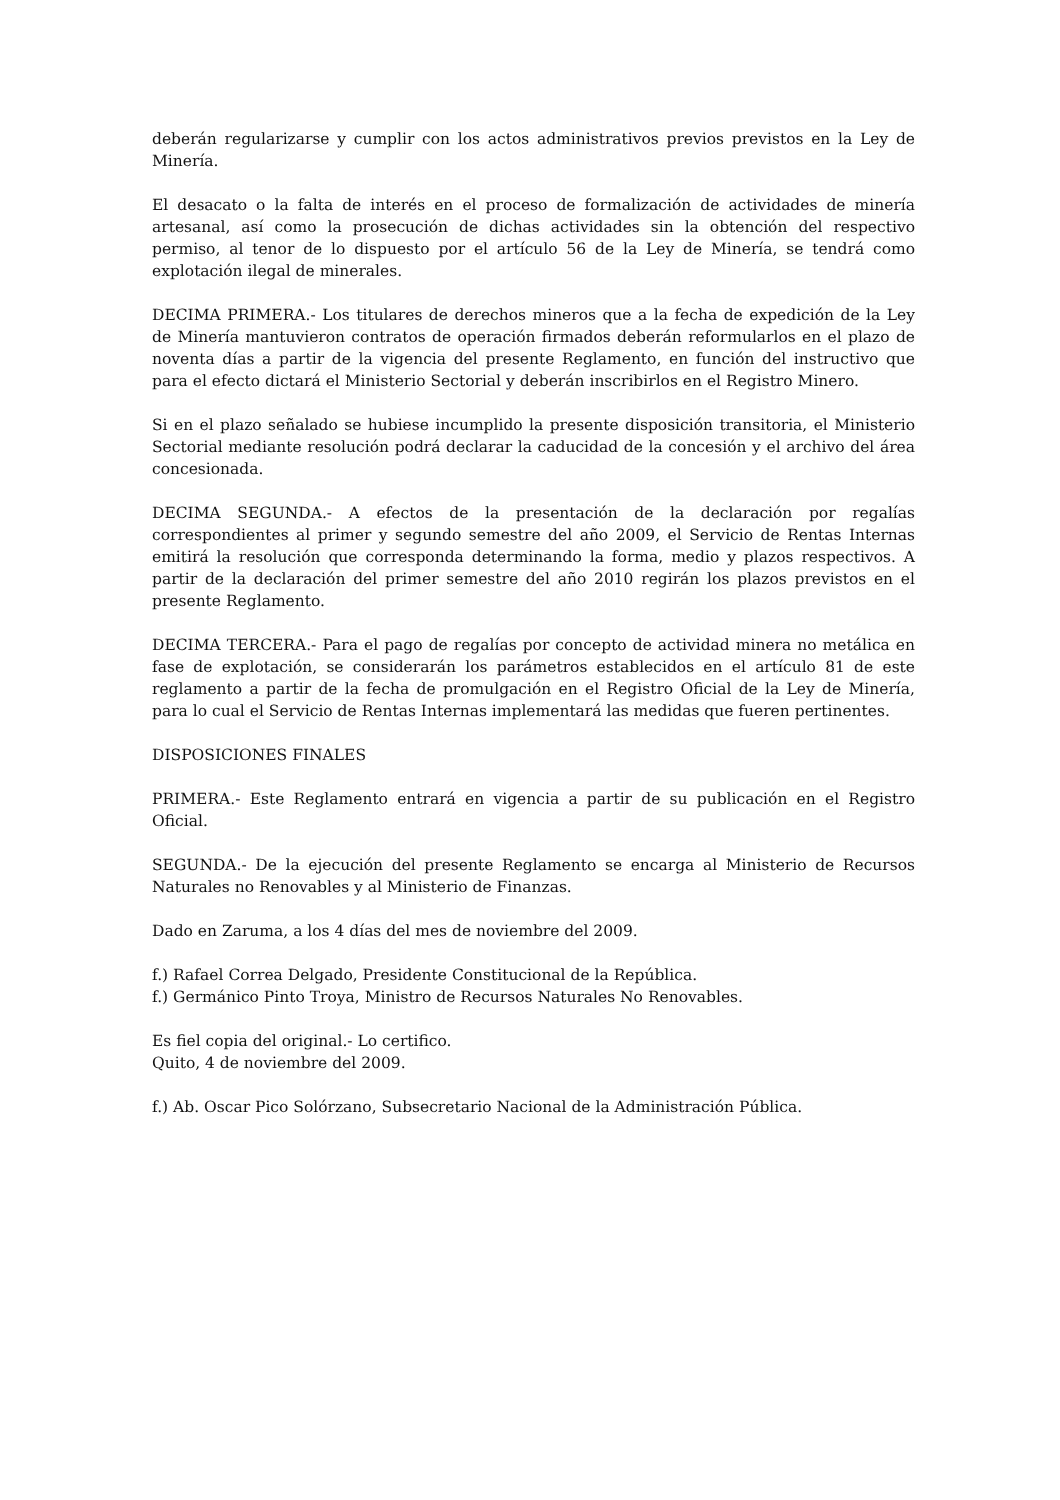deberán regularizarse y cumplir con los actos administrativos previos previstos en la Ley de Minería.
El desacato o la falta de interés en el proceso de formalización de actividades de minería artesanal, así como la prosecución de dichas actividades sin la obtención del respectivo permiso, al tenor de lo dispuesto por el artículo 56 de la Ley de Minería, se tendrá como explotación ilegal de minerales.
DECIMA PRIMERA.- Los titulares de derechos mineros que a la fecha de expedición de la Ley de Minería mantuvieron contratos de operación firmados deberán reformularlos en el plazo de noventa días a partir de la vigencia del presente Reglamento, en función del instructivo que para el efecto dictará el Ministerio Sectorial y deberán inscribirlos en el Registro Minero.
Si en el plazo señalado se hubiese incumplido la presente disposición transitoria, el Ministerio Sectorial mediante resolución podrá declarar la caducidad de la concesión y el archivo del área concesionada.
DECIMA SEGUNDA.- A efectos de la presentación de la declaración por regalías correspondientes al primer y segundo semestre del año 2009, el Servicio de Rentas Internas emitirá la resolución que corresponda determinando la forma, medio y plazos respectivos. A partir de la declaración del primer semestre del año 2010 regirán los plazos previstos en el presente Reglamento.
DECIMA TERCERA.- Para el pago de regalías por concepto de actividad minera no metálica en fase de explotación, se considerarán los parámetros establecidos en el artículo 81 de este reglamento a partir de la fecha de promulgación en el Registro Oficial de la Ley de Minería, para lo cual el Servicio de Rentas Internas implementará las medidas que fueren pertinentes.
DISPOSICIONES FINALES
PRIMERA.- Este Reglamento entrará en vigencia a partir de su publicación en el Registro Oficial.
SEGUNDA.- De la ejecución del presente Reglamento se encarga al Ministerio de Recursos Naturales no Renovables y al Ministerio de Finanzas.
Dado en Zaruma, a los 4 días del mes de noviembre del 2009.
f.) Rafael Correa Delgado, Presidente Constitucional de la República.
f.) Germánico Pinto Troya, Ministro de Recursos Naturales No Renovables.
Es fiel copia del original.- Lo certifico.
Quito, 4 de noviembre del 2009.
f.) Ab. Oscar Pico Solórzano, Subsecretario Nacional de la Administración Pública.